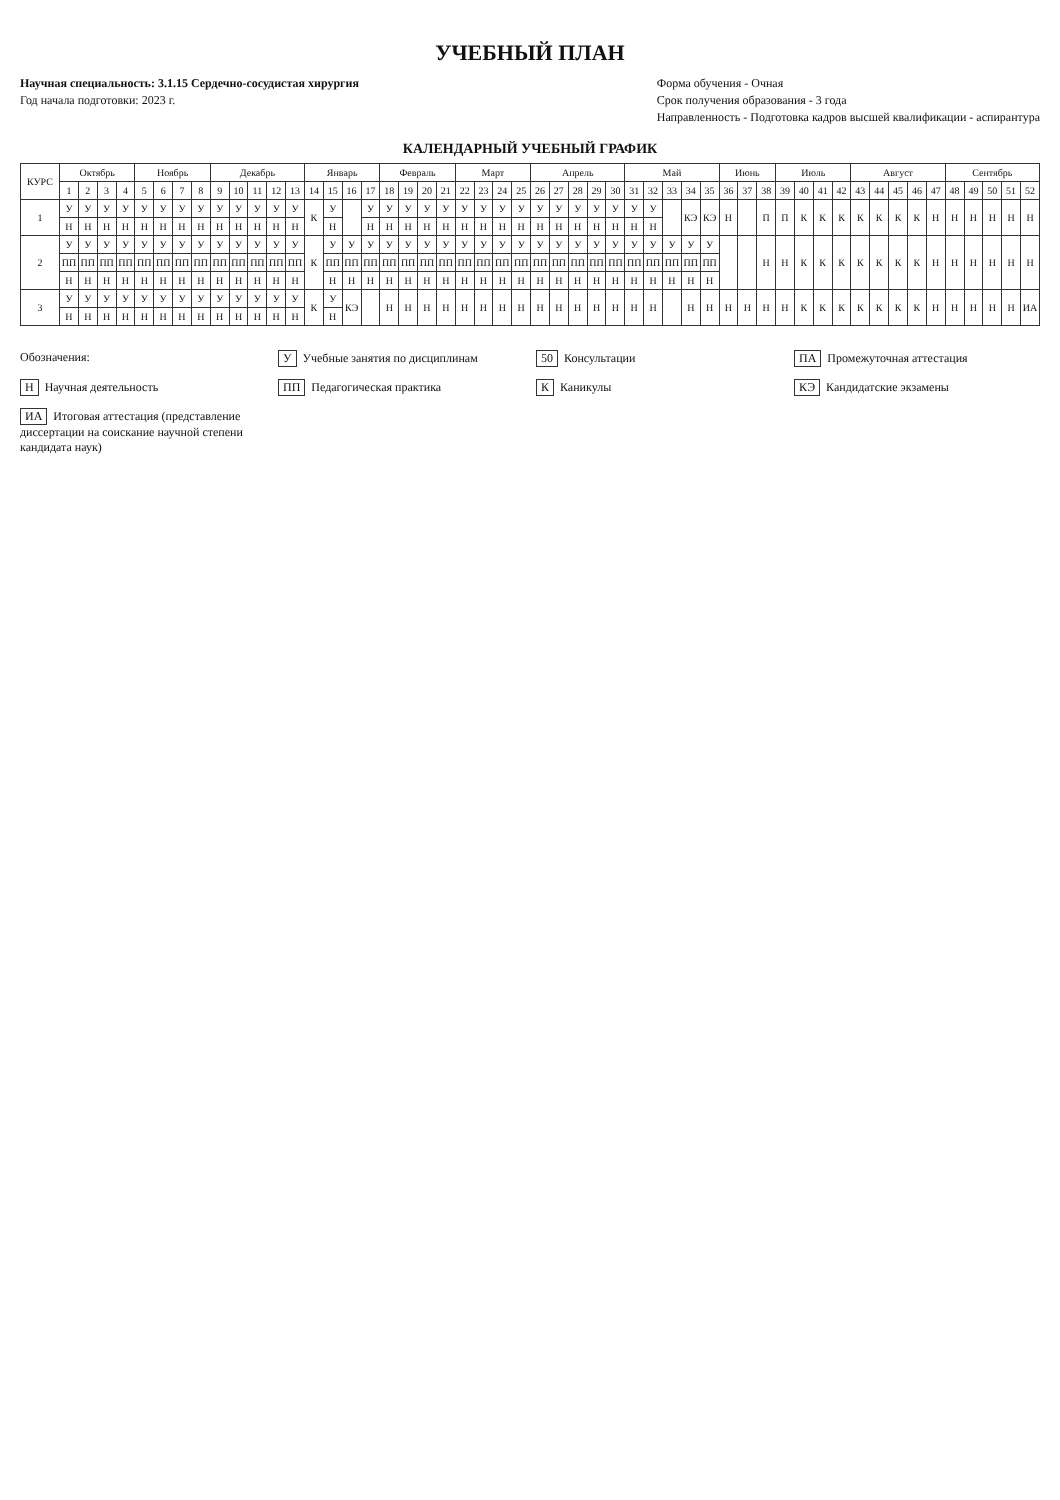УЧЕБНЫЙ ПЛАН
Научная специальность: 3.1.15 Сердечно-сосудистая хирургия
Год начала подготовки: 2023 г.
Форма обучения - Очная
Срок получения образования - 3 года
Направленность - Подготовка кадров высшей квалификации - аспирантура
КАЛЕНДАРНЫЙ УЧЕБНЫЙ ГРАФИК
| КУРС | Октябрь | | | | Ноябрь | | | | Декабрь | | | | | Январь | | | | Февраль | | | | Март | | | | Апрель | | | | | Май | | | | | Июнь | | | Июль | | | | Август | | | | | Сентябрь | | | | |
| --- | --- | --- | --- | --- | --- | --- | --- | --- | --- | --- | --- | --- | --- | --- | --- | --- | --- | --- | --- | --- | --- | --- | --- | --- | --- | --- | --- | --- | --- | --- | --- | --- | --- | --- | --- | --- | --- | --- | --- | --- | --- | --- | --- | --- | --- | --- | --- | --- | --- | --- | --- | --- |
| | 1 | 2 | 3 | 4 | 5 | 6 | 7 | 8 | 9 | 10 | 11 | 12 | 13 | 14 | 15 | 16 | 17 | 18 | 19 | 20 | 21 | 22 | 23 | 24 | 25 | 26 | 27 | 28 | 29 | 30 | 31 | 32 | 33 | 34 | 35 | 36 | 37 | 38 | 39 | 40 | 41 | 42 | 43 | 44 | 45 | 46 | 47 | 48 | 49 | 50 | 51 | 52 |
| 1 | У | У | У | У | У | У | У | У | У | У | У | У | У | К | У | | У | У | У | У | У | У | У | У | У | У | У | У | У | У | У | У | | КЭ | КЭ | Н | | П | П | К | К | К | К | К | К | К | Н | Н | Н | Н | Н | Н |
| | Н | Н | Н | Н | Н | Н | Н | Н | Н | Н | Н | Н | Н | | Н | | Н | Н | Н | Н | Н | Н | Н | Н | Н | Н | Н | Н | Н | Н | Н | Н | | | | | | | | | | | | | | | | | | | | |
| 2 | У | У | У | У | У | У | У | У | У | У | У | У | У | К | У | У | У | У | У | У | У | У | У | У | У | У | У | У | У | У | У | У | У | У | У | | | Н | Н | К | К | К | К | К | К | К | Н | Н | Н | Н | Н | Н |
| | ПП | ПП | ПП | ПП | ПП | ПП | ПП | ПП | ПП | ПП | ПП | ПП | ПП | | ПП | ПП | ПП | ПП | ПП | ПП | ПП | ПП | ПП | ПП | ПП | ПП | ПП | ПП | ПП | ПП | ПП | ПП | ПП | ПП | ПП | | | | | | | | | | | | | | | | | |
| | Н | Н | Н | Н | Н | Н | Н | Н | Н | Н | Н | Н | Н | | Н | Н | Н | Н | Н | Н | Н | Н | Н | Н | Н | Н | Н | Н | Н | Н | Н | Н | Н | Н | Н | | | | | | | | | | | | | | | | | |
| 3 | У | У | У | У | У | У | У | У | У | У | У | У | У | К | У | КЭ | | Н | Н | Н | Н | Н | Н | Н | Н | Н | Н | Н | Н | Н | Н | Н | | Н | Н | Н | Н | Н | Н | К | К | К | К | К | К | К | Н | Н | Н | Н | Н | ИА |
| | Н | Н | Н | Н | Н | Н | Н | Н | Н | Н | Н | Н | Н | | Н | | | | | | | | | | | | | | | | | | | | | | | | | | | | | | | | | | | | | |
Обозначения:
У Учебные занятия по дисциплинам
50 Консультации
ПА Промежуточная аттестация
Н Научная деятельность
ПП Педагогическая практика
К Каникулы
КЭ Кандидатские экзамены
ИА Итоговая аттестация (представление диссертации на соискание научной степени кандидата наук)